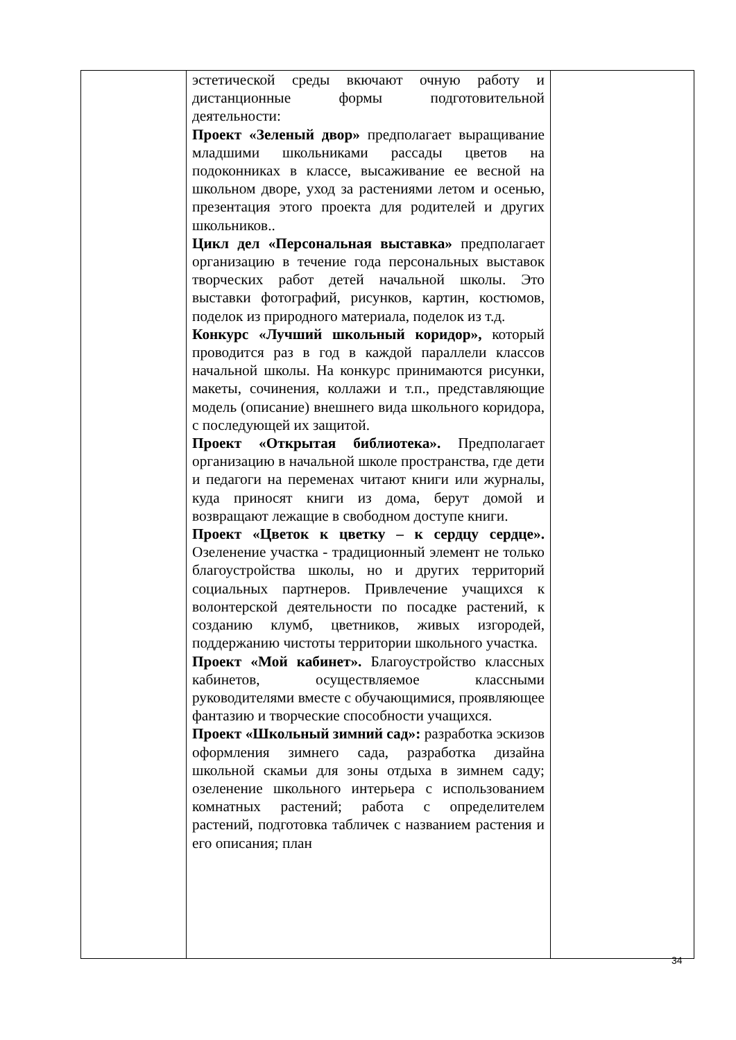| | эстетической среды вкючают очную работу и дистанционные формы подготовительной деятельности: Проект «Зеленый двор» предполагает выращивание младшими школьниками рассады цветов на подоконниках в классе, высаживание ее весной на школьном дворе, уход за растениями летом и осенью, презентация этого проекта для родителей и других школьников.. Цикл дел «Персональная выставка» предполагает организацию в течение года персональных выставок творческих работ детей начальной школы. Это выставки фотографий, рисунков, картин, костюмов, поделок из природного материала, поделок из т.д. Конкурс «Лучший школьный коридор», который проводится раз в год в каждой параллели классов начальной школы. На конкурс принимаются рисунки, макеты, сочинения, коллажи и т.п., представляющие модель (описание) внешнего вида школьного коридора, с последующей их защитой. Проект «Открытая библиотека». Предполагает организацию в начальной школе пространства, где дети и педагоги на переменах читают книги или журналы, куда приносят книги из дома, берут домой и возвращают лежащие в свободном доступе книги. Проект «Цветок к цветку – к сердцу сердце». Озеленение участка - традиционный элемент не только благоустройства школы, но и других территорий социальных партнеров. Привлечение учащихся к волонтерской деятельности по посадке растений, к созданию клумб, цветников, живых изгородей, поддержанию чистоты территории школьного участка. Проект «Мой кабинет». Благоустройство классных кабинетов, осуществляемое классными руководителями вместе с обучающимися, проявляющее фантазию и творческие способности учащихся. Проект «Школьный зимний сад»: разработка эскизов оформления зимнего сада, разработка дизайна школьной скамьи для зоны отдыха в зимнем саду; озеленение школьного интерьера с использованием комнатных растений; работа с определителем растений, подготовка табличек с названием растения и его описания; план | |
34